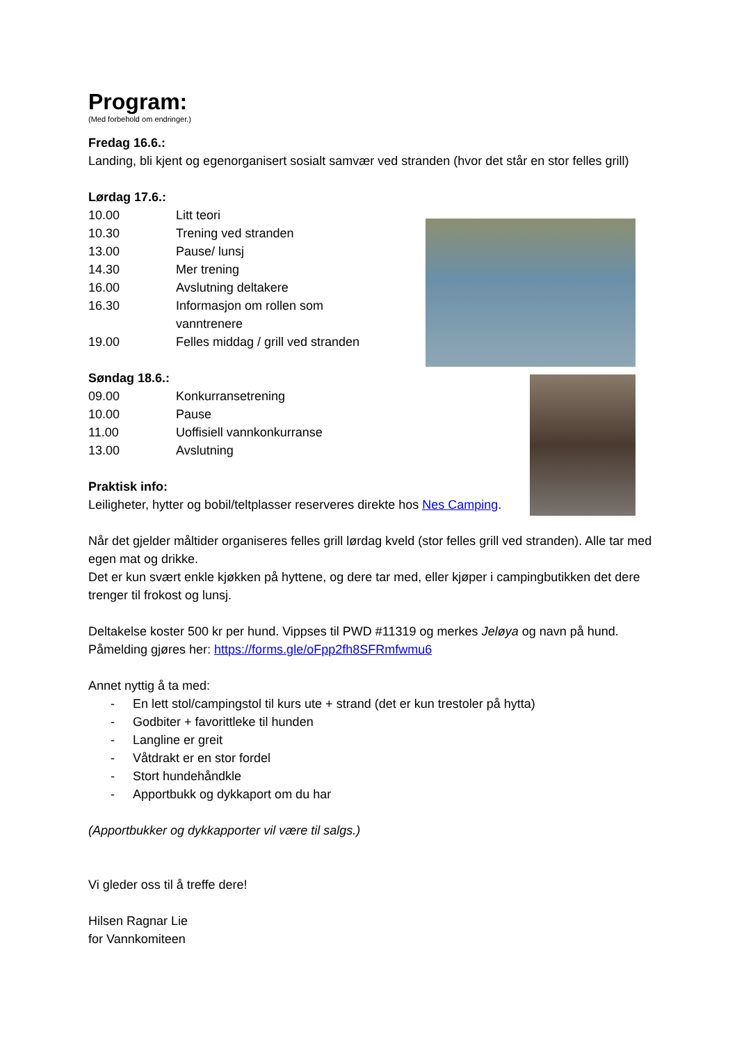Program:
(Med forbehold om endringer.)
Fredag 16.6.:
Landing, bli kjent og egenorganisert sosialt samvær ved stranden (hvor det står en stor felles grill)
Lørdag 17.6.:
10.00 Litt teori
10.30 Trening ved stranden
13.00 Pause/ lunsj
14.30 Mer trening
16.00 Avslutning deltakere
16.30 Informasjon om rollen som vanntrenere
19.00 Felles middag / grill ved stranden
Søndag 18.6.:
09.00 Konkurransetrening
10.00 Pause
11.00 Uoffisiell vannkonkurranse
13.00 Avslutning
Praktisk info:
Leiligheter, hytter og bobil/teltplasser reserveres direkte hos Nes Camping.
Når det gjelder måltider organiseres felles grill lørdag kveld (stor felles grill ved stranden). Alle tar med egen mat og drikke.
Det er kun svært enkle kjøkken på hyttene, og dere tar med, eller kjøper i campingbutikken det dere trenger til frokost og lunsj.
Deltakelse koster 500 kr per hund. Vippses til PWD #11319 og merkes Jeløya og navn på hund. Påmelding gjøres her: https://forms.gle/oFpp2fh8SFRmfwmu6
Annet nyttig å ta med:
- En lett stol/campingstol til kurs ute + strand (det er kun trestoler på hytta)
- Godbiter + favorittleke til hunden
- Langline er greit
- Våtdrakt er en stor fordel
- Stort hundehåndkle
- Apportbukk og dykkaport om du har
(Apportbukker og dykkapporter vil være til salgs.)
Vi gleder oss til å treffe dere!
Hilsen Ragnar Lie
for Vannkomiteen